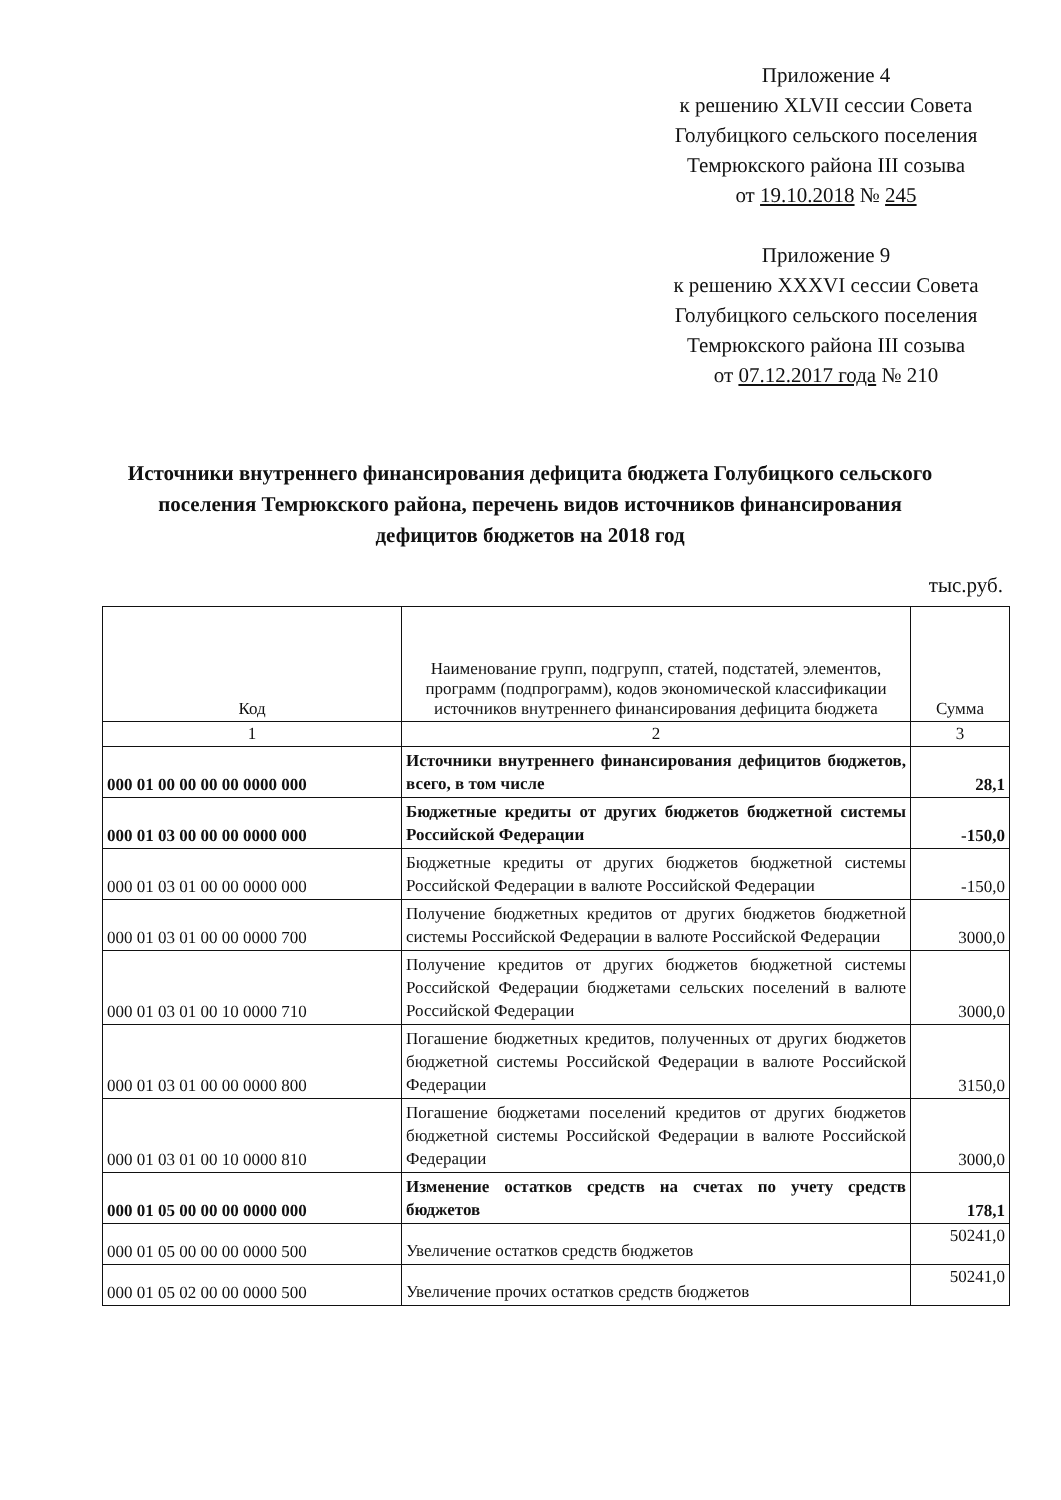Приложение 4
к решению XLVII сессии Совета
Голубицкого сельского поселения
Темрюкского района III созыва
от 19.10.2018 № 245
Приложение 9
к решению XXXVI сессии Совета
Голубицкого сельского поселения
Темрюкского района III созыва
от 07.12.2017 года № 210
Источники внутреннего финансирования дефицита бюджета Голубицкого сельского поселения Темрюкского района, перечень видов источников финансирования дефицитов бюджетов на 2018 год
тыс.руб.
| Код | Наименование групп, подгрупп, статей, подстатей, элементов, программ (подпрограмм), кодов экономической классификации источников внутреннего финансирования дефицита бюджета | Сумма |
| --- | --- | --- |
| 1 | 2 | 3 |
| 000 01 00 00 00 00 0000 000 | Источники внутреннего финансирования дефицитов бюджетов, всего, в том числе | 28,1 |
| 000 01 03 00 00 00 0000 000 | Бюджетные кредиты от других бюджетов бюджетной системы Российской Федерации | -150,0 |
| 000 01 03 01 00 00 0000 000 | Бюджетные кредиты от других бюджетов бюджетной системы Российской Федерации в валюте Российской Федерации | -150,0 |
| 000 01 03 01 00 00 0000 700 | Получение бюджетных кредитов от других бюджетов бюджетной системы Российской Федерации в валюте Российской Федерации | 3000,0 |
| 000 01 03 01 00 10 0000 710 | Получение кредитов от других бюджетов бюджетной системы Российской Федерации бюджетами сельских поселений в валюте Российской Федерации | 3000,0 |
| 000 01 03 01 00 00 0000 800 | Погашение бюджетных кредитов, полученных от других бюджетов бюджетной системы Российской Федерации в валюте Российской Федерации | 3150,0 |
| 000 01 03 01 00 10 0000 810 | Погашение бюджетами поселений кредитов от других бюджетов бюджетной системы Российской Федерации в валюте Российской Федерации | 3000,0 |
| 000 01 05 00 00 00 0000 000 | Изменение остатков средств на счетах по учету средств бюджетов | 178,1 |
| 000 01 05 00 00 00 0000 500 | Увеличение остатков средств бюджетов | 50241,0 |
| 000 01 05 02 00 00 0000 500 | Увеличение прочих остатков средств бюджетов | 50241,0 |